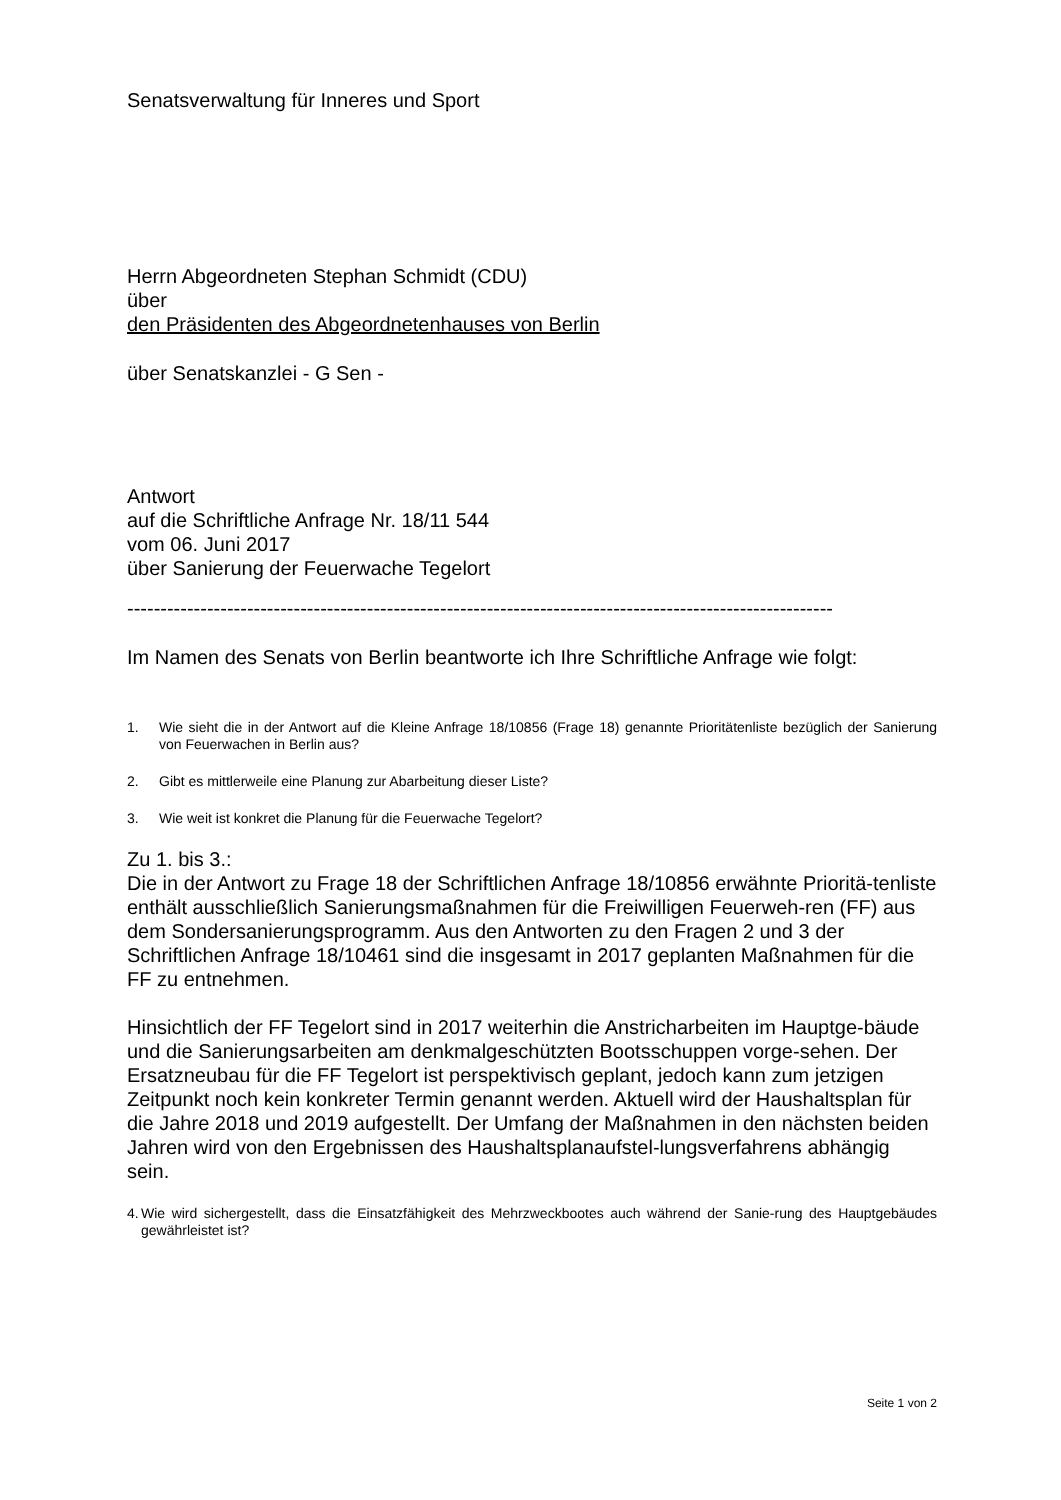Senatsverwaltung für Inneres und Sport
Herrn Abgeordneten Stephan Schmidt (CDU)
über
den Präsidenten des Abgeordnetenhauses von Berlin
über Senatskanzlei - G Sen -
Antwort
auf die Schriftliche Anfrage Nr. 18/11 544
vom 06. Juni 2017
über Sanierung der Feuerwache Tegelort
----------------------------------------------------------------------------------------------------------
Im Namen des Senats von Berlin beantworte ich Ihre Schriftliche Anfrage wie folgt:
1. Wie sieht die in der Antwort auf die Kleine Anfrage 18/10856 (Frage 18) genannte Prioritätenliste bezüglich der Sanierung von Feuerwachen in Berlin aus?
2. Gibt es mittlerweile eine Planung zur Abarbeitung dieser Liste?
3. Wie weit ist konkret die Planung für die Feuerwache Tegelort?
Zu 1. bis 3.:
Die in der Antwort zu Frage 18 der Schriftlichen Anfrage 18/10856 erwähnte Prioritä-tenliste enthält ausschließlich Sanierungsmaßnahmen für die Freiwilligen Feuerweh-ren (FF) aus dem Sondersanierungsprogramm. Aus den Antworten zu den Fragen 2 und 3 der Schriftlichen Anfrage 18/10461 sind die insgesamt in 2017 geplanten Maßnahmen für die FF zu entnehmen.
Hinsichtlich der FF Tegelort sind in 2017 weiterhin die Anstricharbeiten im Hauptge-bäude und die Sanierungsarbeiten am denkmalgeschützten Bootsschuppen vorge-sehen. Der Ersatzneubau für die FF Tegelort ist perspektivisch geplant, jedoch kann zum jetzigen Zeitpunkt noch kein konkreter Termin genannt werden. Aktuell wird der Haushaltsplan für die Jahre 2018 und 2019 aufgestellt. Der Umfang der Maßnahmen in den nächsten beiden Jahren wird von den Ergebnissen des Haushaltsplanaufstel-lungsverfahrens abhängig sein.
4.
Wie wird sichergestellt, dass die Einsatzfähigkeit des Mehrzweckbootes auch während der Sanie-rung des Hauptgebäudes gewährleistet ist?
Seite 1 von 2